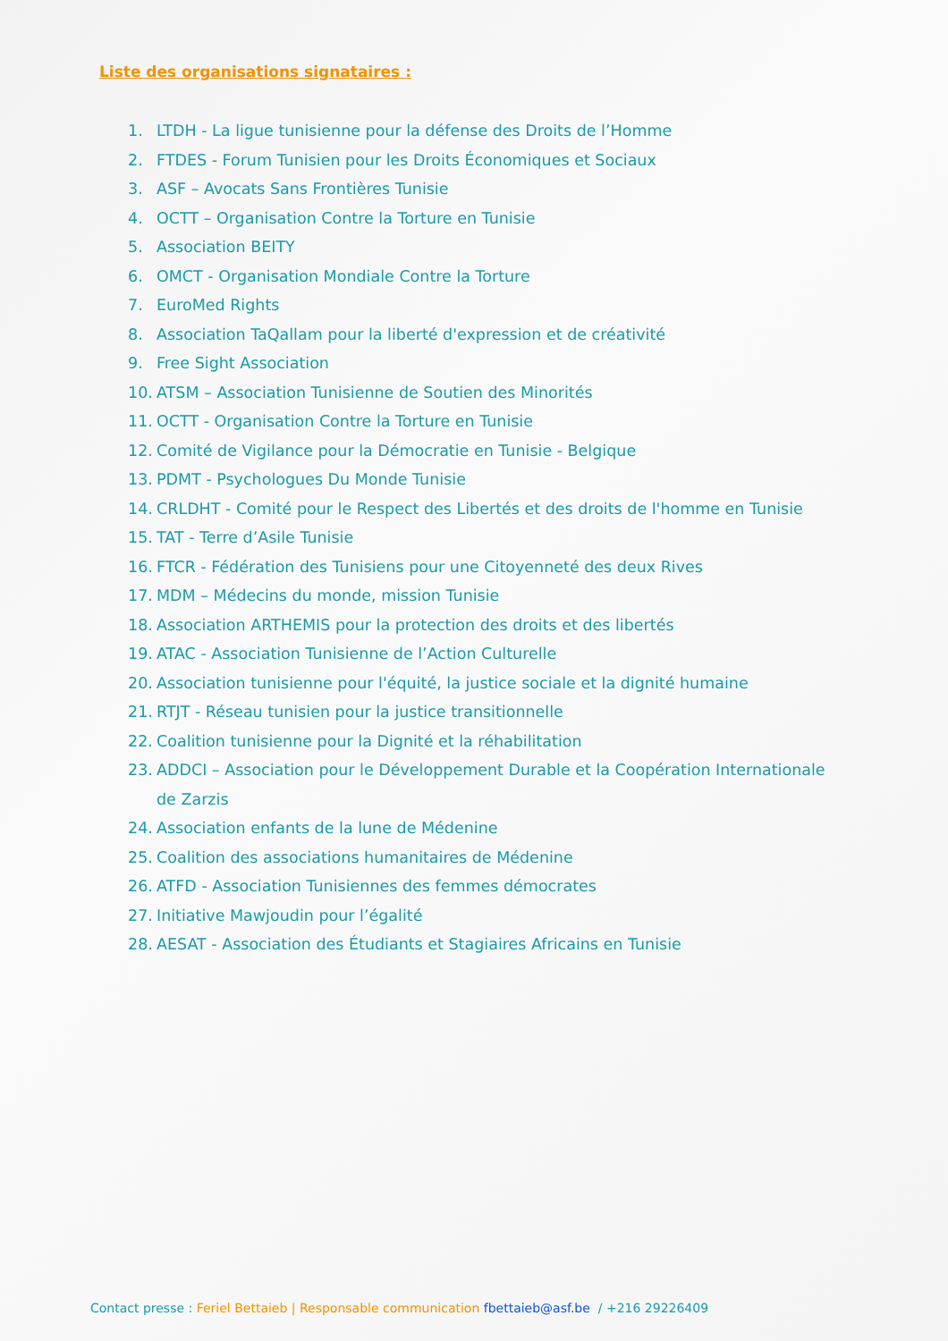Liste des organisations signataires :
1. LTDH - La ligue tunisienne pour la défense des Droits de l’Homme
2. FTDES - Forum Tunisien pour les Droits Économiques et Sociaux
3. ASF – Avocats Sans Frontières Tunisie
4. OCTT – Organisation Contre la Torture en Tunisie
5. Association BEITY
6. OMCT - Organisation Mondiale Contre la Torture
7. EuroMed Rights
8. Association TaQallam pour la liberté d'expression et de créativité
9. Free Sight Association
10. ATSM – Association Tunisienne de Soutien des Minorités
11. OCTT - Organisation Contre la Torture en Tunisie
12. Comité de Vigilance pour la Démocratie en Tunisie - Belgique
13. PDMT - Psychologues Du Monde Tunisie
14. CRLDHT - Comité pour le Respect des Libertés et des droits de l'homme en Tunisie
15. TAT - Terre d’Asile Tunisie
16. FTCR - Fédération des Tunisiens pour une Citoyenneté des deux Rives
17. MDM – Médecins du monde, mission Tunisie
18. Association ARTHEMIS pour la protection des droits et des libertés
19. ATAC - Association Tunisienne de l’Action Culturelle
20. Association tunisienne pour l'équité, la justice sociale et la dignité humaine
21. RTJT - Réseau tunisien pour la justice transitionnelle
22. Coalition tunisienne pour la Dignité et la réhabilitation
23. ADDCI – Association pour le Développement Durable et la Coopération Internationale de Zarzis
24. Association enfants de la lune de Médenine
25. Coalition des associations humanitaires de Médenine
26. ATFD - Association Tunisiennes des femmes démocrates
27. Initiative Mawjoudin pour l’égalité
28. AESAT - Association des Étudiants et Stagiaires Africains en Tunisie
Contact presse : Feriel Bettaieb | Responsable communication fbettaieb@asf.be / +216 29226409